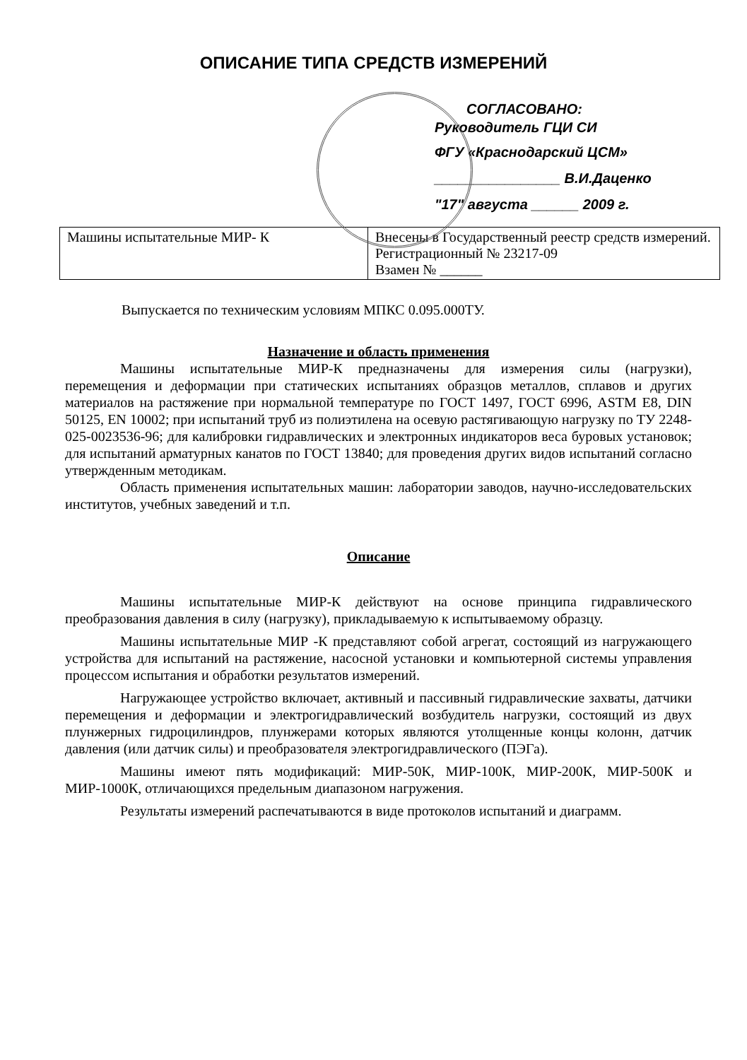ОПИСАНИЕ ТИПА СРЕДСТВ ИЗМЕРЕНИЙ
СОГЛАСОВАНО:
Руководитель ГЦИ СИ
ФГУ «Краснодарский ЦСМ»
________________ В.И.Даценко
"17" августа ______ 2009 г.
| Машины испытательные МИР- К | Внесены в Государственный реестр средств измерений. Регистрационный № 23217-09 Взамен № ______ |
Выпускается по техническим условиям МПКС 0.095.000ТУ.
Назначение и область применения
Машины испытательные МИР-К предназначены для измерения силы (нагрузки), перемещения и деформации при статических испытаниях образцов металлов, сплавов и других материалов на растяжение при нормальной температуре по ГОСТ 1497, ГОСТ 6996, ASTM E8, DIN 50125, EN 10002; при испытаний труб из полиэтилена на осевую растягивающую нагрузку по ТУ 2248-025-0023536-96; для калибровки гидравлических и электронных индикаторов веса буровых установок; для испытаний арматурных канатов по ГОСТ 13840; для проведения других видов испытаний согласно утвержденным методикам.
Область применения испытательных машин: лаборатории заводов, научно-исследовательских институтов, учебных заведений и т.п.
Описание
Машины испытательные МИР-К действуют на основе принципа гидравлического преобразования давления в силу (нагрузку), прикладываемую к испытываемому образцу.
Машины испытательные МИР -К представляют собой агрегат, состоящий из нагружающего устройства для испытаний на растяжение, насосной установки и компьютерной системы управления процессом испытания и обработки результатов измерений.
Нагружающее устройство включает, активный и пассивный гидравлические захваты, датчики перемещения и деформации и электрогидравлический возбудитель нагрузки, состоящий из двух плунжерных гидроцилиндров, плунжерами которых являются утолщенные концы колонн, датчик давления (или датчик силы) и преобразователя электрогидравлического (ПЭГа).
Машины имеют пять модификаций: МИР-50К, МИР-100К, МИР-200К, МИР-500К и МИР-1000К, отличающихся предельным диапазоном нагружения.
Результаты измерений распечатываются в виде протоколов испытаний и диаграмм.